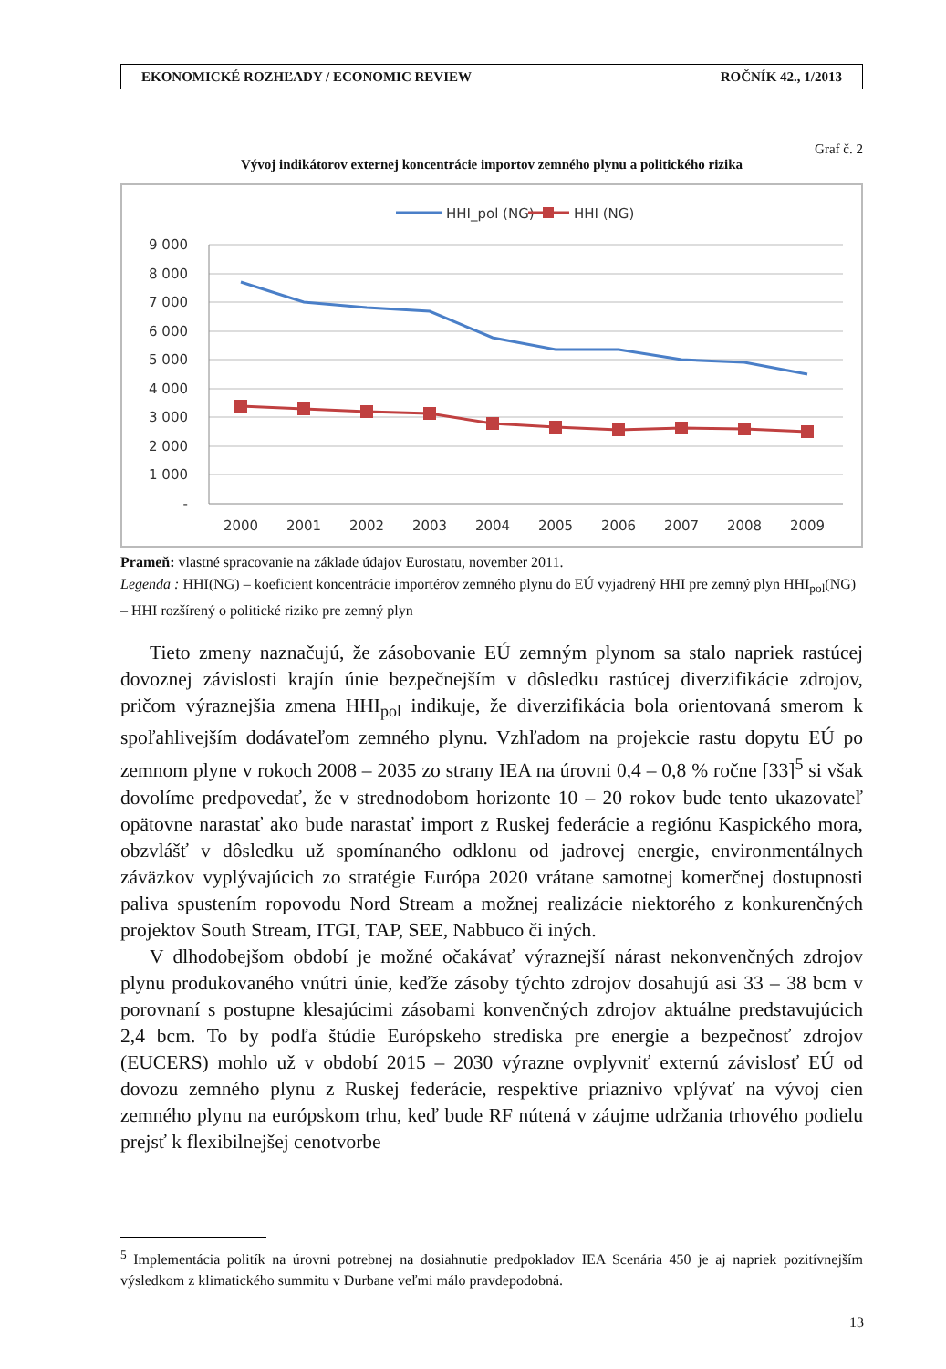EKONOMICKÉ ROZHĽADY / ECONOMIC REVIEW ROČNÍK 42., 1/2013
Graf č. 2
Vývoj indikátorov externej koncentrácie importov zemného plynu a politického rizika
HHI_pol (NG)
HHI (NG)
9 000
8 000
7 000
6 000
5 000
4 000
3 000
2 000
1 000
-
2000
2001
2002
2003
2004
2005
2006
2007
2008
2009
Prameň: vlastné spracovanie na základe údajov Eurostatu, november 2011.
Legenda : HHI(NG) – koeficient koncentrácie importérov zemného plynu do EÚ vyjadrený HHI pre zemný plyn HHI<sub>pol</sub>(NG) – HHI rozšírený o politické riziko pre zemný plyn
Tieto zmeny naznačujú, že zásobovanie EÚ zemným plynom sa stalo napriek rastúcej dovoznej závislosti krajín únie bezpečnejším v dôsledku rastúcej diverzifikácie zdrojov, pričom výraznejšia zmena HHI<sub>pol</sub> indikuje, že diverzifikácia bola orientovaná smerom k spoľahlivejším dodávateľom zemného plynu. Vzhľadom na projekcie rastu dopytu EÚ po zemnom plyne v rokoch 2008 – 2035 zo strany IEA na úrovni 0,4 – 0,8 % ročne [33]<sup>5</sup> si však dovolíme predpovedať, že v strednodobom horizonte 10 – 20 rokov bude tento ukazovateľ opätovne narastať ako bude narastať import z Ruskej federácie a regiónu Kaspického mora, obzvlášť v dôsledku už spomínaného odklonu od jadrovej energie, environmentálnych záväzkov vyplývajúcich zo stratégie Európa 2020 vrátane samotnej komerčnej dostupnosti paliva spustením ropovodu Nord Stream a možnej realizácie niektorého z konkurenčných projektov South Stream, ITGI, TAP, SEE, Nabbuco či iných.
V dlhodobejšom období je možné očakávať výraznejší nárast nekonvenčných zdrojov plynu produkovaného vnútri únie, keďže zásoby týchto zdrojov dosahujú asi 33 – 38 bcm v porovnaní s postupne klesajúcimi zásobami konvenčných zdrojov aktuálne predstavujúcich 2,4 bcm. To by podľa štúdie Európskeho strediska pre energie a bezpečnosť zdrojov (EUCERS) mohlo už v období 2015 – 2030 výrazne ovplyvniť externú závislosť EÚ od dovozu zemného plynu z Ruskej federácie, respektíve priaznivo vplývať na vývoj cien zemného plynu na európskom trhu, keď bude RF nútená v záujme udržania trhového podielu prejsť k flexibilnejšej cenotvorbe
<sup>5</sup> Implementácia politík na úrovni potrebnej na dosiahnutie predpokladov IEA Scenária 450 je aj napriek pozitívnejším výsledkom z klimatického summitu v Durbane veľmi málo pravdepodobná.
13